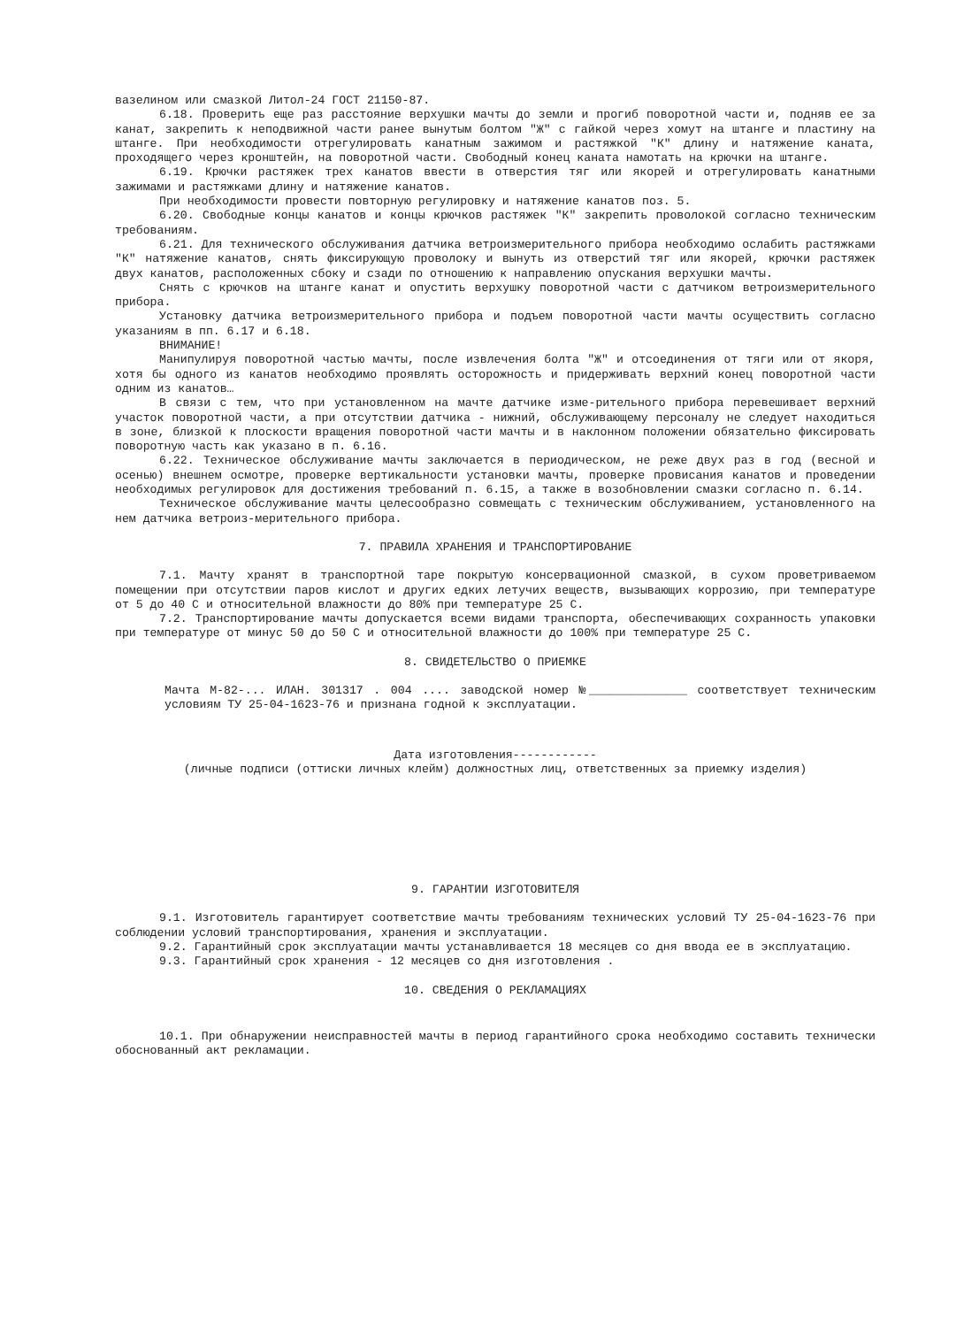вазелином или смазкой Литол-24 ГОСТ 21150-87.
6.18. Проверить еще раз расстояние верхушки мачты до земли и прогиб поворотной части и, подняв ее за канат, закрепить к неподвижной части ранее вынутым болтом "Ж" с гайкой через хомут на штанге и пластину на штанге. При необходимости отрегулировать канатным зажимом и растяжкой "К" длину и натяжение каната, проходящего через кронштейн, на поворотной части. Свободный конец каната намотать на крючки на штанге.
6.19. Крючки растяжек трех канатов ввести в отверстия тяг или якорей и отрегулировать канатными зажимами и растяжками длину и натяжение канатов.
При необходимости провести повторную регулировку и натяжение канатов поз. 5.
6.20. Свободные концы канатов и концы крючков растяжек "К" закрепить проволокой согласно техническим требованиям.
6.21. Для технического обслуживания датчика ветроизмерительного прибора необходимо ослабить растяжками "К" натяжение канатов, снять фиксирующую проволоку и вынуть из отверстий тяг или якорей, крючки растяжек двух канатов, расположенных сбоку и сзади по отношению к направлению опускания верхушки мачты.
Снять с крючков на штанге канат и опустить верхушку поворотной части с датчиком ветроизмерительного прибора.
Установку датчика ветроизмерительного прибора и подъем поворотной части мачты осуществить согласно указаниям в пп. 6.17 и 6.18.
ВНИМАНИЕ!
Манипулируя поворотной частью мачты, после извлечения болта "Ж" и отсоединения от тяги или от якоря, хотя бы одного из канатов необходимо проявлять осторожность и придерживать верхний конец поворотной части одним из канатов…
В связи с тем, что при установленном на мачте датчике изме-рительного прибора перевешивает верхний участок поворотной части, а при отсутствии датчика - нижний, обслуживающему персоналу не следует находиться в зоне, близкой к плоскости вращения поворотной части мачты и в наклонном положении обязательно фиксировать поворотную часть как указано в п. 6.16.
6.22. Техническое обслуживание мачты заключается в периодическом, не реже двух раз в год (весной и осенью) внешнем осмотре, проверке вертикальности установки мачты, проверке провисания канатов и проведении необходимых регулировок для достижения требований п. 6.15, а также в возобновлении смазки согласно п. 6.14.
Техническое обслуживание мачты целесообразно совмещать с техническим обслуживанием, установленного на нем датчика ветроиз-мерительного прибора.
7. ПРАВИЛА ХРАНЕНИЯ И ТРАНСПОРТИРОВАНИЕ
7.1. Мачту хранят в транспортной таре покрытую консервационной смазкой, в сухом проветриваемом помещении при отсутствии паров кислот и других едких летучих веществ, вызывающих коррозию, при температуре от 5 до 40 С и относительной влажности до 80% при температуре 25 С.
7.2. Транспортирование мачты допускается всеми видами транспорта, обеспечивающих сохранность упаковки при температуре от минус 50 до 50 С и относительной влажности до 100% при температуре 25 С.
8. СВИДЕТЕЛЬСТВО О ПРИЕМКЕ
Мачта М-82-... ИЛАН. 301317 . 004 .... заводской номер №______________ соответствует техническим условиям ТУ 25-04-1623-76 и признана годной к эксплуатации.
Дата изготовления------------
(личные подписи (оттиски личных клейм) должностных лиц, ответственных за приемку изделия)
9. ГАРАНТИИ ИЗГОТОВИТЕЛЯ
9.1. Изготовитель гарантирует соответствие мачты требованиям технических условий ТУ 25-04-1623-76 при соблюдении условий транспортирования, хранения и эксплуатации.
9.2. Гарантийный срок эксплуатации мачты устанавливается 18 месяцев со дня ввода ее в эксплуатацию.
9.3. Гарантийный срок хранения - 12 месяцев со дня изготовления .
10. СВЕДЕНИЯ О РЕКЛАМАЦИЯХ
10.1. При обнаружении неисправностей мачты в период гарантийного срока необходимо составить технически обоснованный акт рекламации.